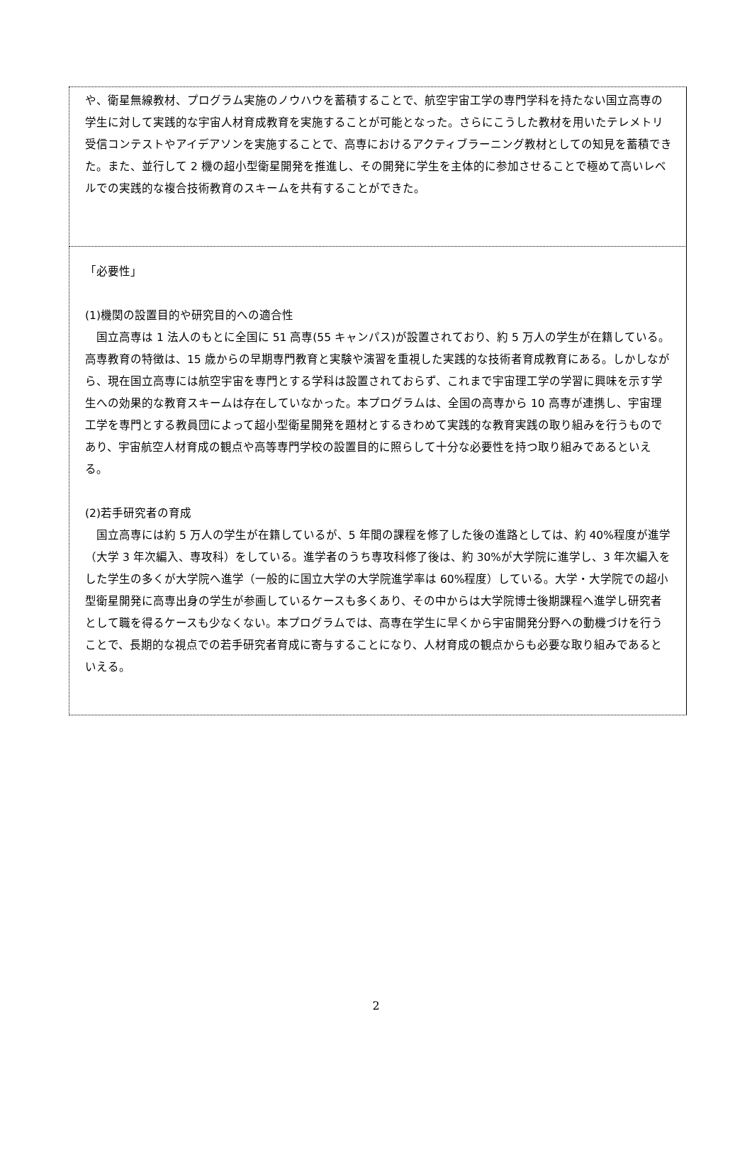や、衛星無線教材、プログラム実施のノウハウを蓄積することで、航空宇宙工学の専門学科を持たない国立高専の学生に対して実践的な宇宙人材育成教育を実施することが可能となった。さらにこうした教材を用いたテレメトリ受信コンテストやアイデアソンを実施することで、高専におけるアクティブラーニング教材としての知見を蓄積できた。また、並行して 2 機の超小型衛星開発を推進し、その開発に学生を主体的に参加させることで極めて高いレベルでの実践的な複合技術教育のスキームを共有することができた。
「必要性」
(1)機関の設置目的や研究目的への適合性
　国立高専は 1 法人のもとに全国に 51 高専(55 キャンパス)が設置されており、約 5 万人の学生が在籍している。高専教育の特徴は、15 歳からの早期専門教育と実験や演習を重視した実践的な技術者育成教育にある。しかしながら、現在国立高専には航空宇宙を専門とする学科は設置されておらず、これまで宇宙理工学の学習に興味を示す学生への効果的な教育スキームは存在していなかった。本プログラムは、全国の高専から 10 高専が連携し、宇宙理工学を専門とする教員団によって超小型衛星開発を題材とするきわめて実践的な教育実践の取り組みを行うものであり、宇宙航空人材育成の観点や高等専門学校の設置目的に照らして十分な必要性を持つ取り組みであるといえる。
(2)若手研究者の育成
　国立高専には約 5 万人の学生が在籍しているが、5 年間の課程を修了した後の進路としては、約 40%程度が進学（大学 3 年次編入、専攻科）をしている。進学者のうち専攻科修了後は、約 30%が大学院に進学し、3 年次編入をした学生の多くが大学院へ進学（一般的に国立大学の大学院進学率は 60%程度）している。大学・大学院での超小型衛星開発に高専出身の学生が参画しているケースも多くあり、その中からは大学院博士後期課程へ進学し研究者として職を得るケースも少なくない。本プログラムでは、高専在学生に早くから宇宙開発分野への動機づけを行うことで、長期的な視点での若手研究者育成に寄与することになり、人材育成の観点からも必要な取り組みであるといえる。
2